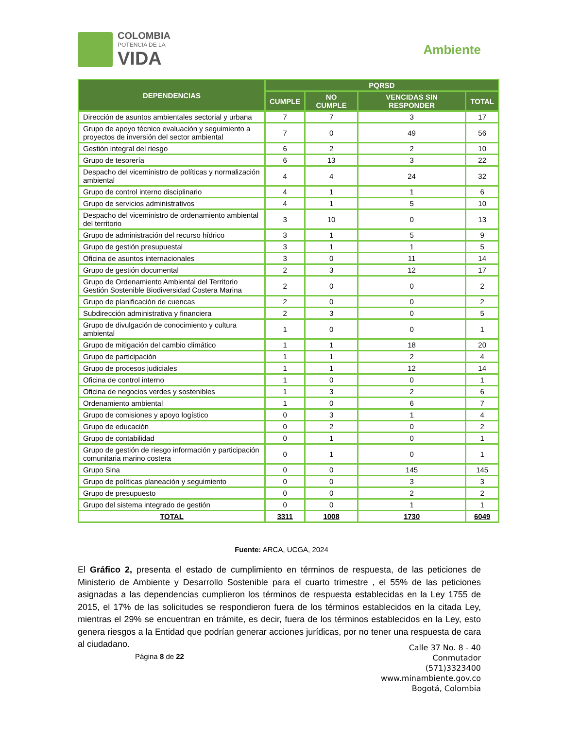COLOMBIA
POTENCIA DE LA
VIDA
Ambiente
| DEPENDENCIAS | PQRSD | | | |
| --- | --- | --- | --- | --- |
| | CUMPLE | NO CUMPLE | VENCIDAS SIN RESPONDER | TOTAL |
| Dirección de asuntos ambientales sectorial y urbana | 7 | 7 | 3 | 17 |
| Grupo de apoyo técnico evaluación y seguimiento a proyectos de inversión del sector ambiental | 7 | 0 | 49 | 56 |
| Gestión integral del riesgo | 6 | 2 | 2 | 10 |
| Grupo de tesorería | 6 | 13 | 3 | 22 |
| Despacho del viceministro de políticas y normalización ambiental | 4 | 4 | 24 | 32 |
| Grupo de control interno disciplinario | 4 | 1 | 1 | 6 |
| Grupo de servicios administrativos | 4 | 1 | 5 | 10 |
| Despacho del viceministro de ordenamiento ambiental del territorio | 3 | 10 | 0 | 13 |
| Grupo de administración del recurso hídrico | 3 | 1 | 5 | 9 |
| Grupo de gestión presupuestal | 3 | 1 | 1 | 5 |
| Oficina de asuntos internacionales | 3 | 0 | 11 | 14 |
| Grupo de gestión documental | 2 | 3 | 12 | 17 |
| Grupo de Ordenamiento Ambiental del Territorio Gestión Sostenible Biodiversidad Costera Marina | 2 | 0 | 0 | 2 |
| Grupo de planificación de cuencas | 2 | 0 | 0 | 2 |
| Subdirección administrativa y financiera | 2 | 3 | 0 | 5 |
| Grupo de divulgación de conocimiento y cultura ambiental | 1 | 0 | 0 | 1 |
| Grupo de mitigación del cambio climático | 1 | 1 | 18 | 20 |
| Grupo de participación | 1 | 1 | 2 | 4 |
| Grupo de procesos judiciales | 1 | 1 | 12 | 14 |
| Oficina de control interno | 1 | 0 | 0 | 1 |
| Oficina de negocios verdes y sostenibles | 1 | 3 | 2 | 6 |
| Ordenamiento ambiental | 1 | 0 | 6 | 7 |
| Grupo de comisiones y apoyo logístico | 0 | 3 | 1 | 4 |
| Grupo de educación | 0 | 2 | 0 | 2 |
| Grupo de contabilidad | 0 | 1 | 0 | 1 |
| Grupo de gestión de riesgo información y participación comunitaria marino costera | 0 | 1 | 0 | 1 |
| Grupo Sina | 0 | 0 | 145 | 145 |
| Grupo de políticas planeación y seguimiento | 0 | 0 | 3 | 3 |
| Grupo de presupuesto | 0 | 0 | 2 | 2 |
| Grupo del sistema integrado de gestión | 0 | 0 | 1 | 1 |
| TOTAL | 3311 | 1008 | 1730 | 6049 |
Fuente: ARCA, UCGA, 2024
El Gráfico 2, presenta el estado de cumplimiento en términos de respuesta, de las peticiones de Ministerio de Ambiente y Desarrollo Sostenible para el cuarto trimestre , el 55% de las peticiones asignadas a las dependencias cumplieron los términos de respuesta establecidas en la Ley 1755 de 2015, el 17% de las solicitudes se respondieron fuera de los términos establecidos en la citada Ley, mientras el 29% se encuentran en trámite, es decir, fuera de los términos establecidos en la Ley, esto genera riesgos a la Entidad que podrían generar acciones jurídicas, por no tener una respuesta de cara al ciudadano.
Página 8 de 22
Calle 37 No. 8 - 40
Conmutador
(571)3323400
www.minambiente.gov.co
Bogotá, Colombia